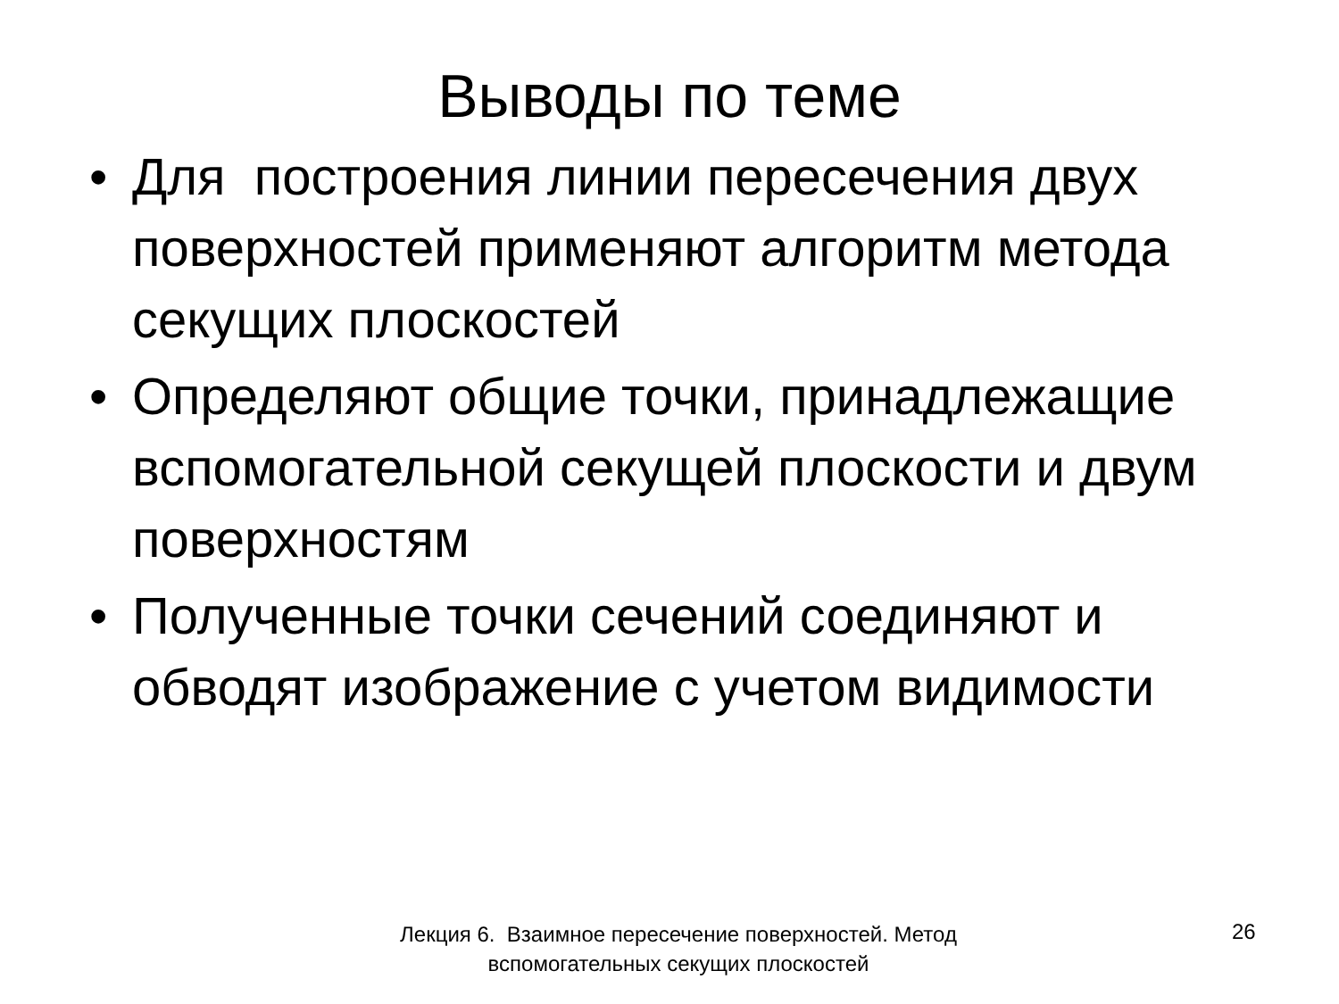Выводы по теме
• Для построения линии пересечения двух поверхностей применяют алгоритм метода секущих плоскостей
• Определяют общие точки, принадлежащие вспомогательной секущей плоскости и двум поверхностям
• Полученные точки сечений соединяют и обводят изображение с учетом видимости
Лекция 6. Взаимное пересечение поверхностей. Метод вспомогательных секущих плоскостей
26